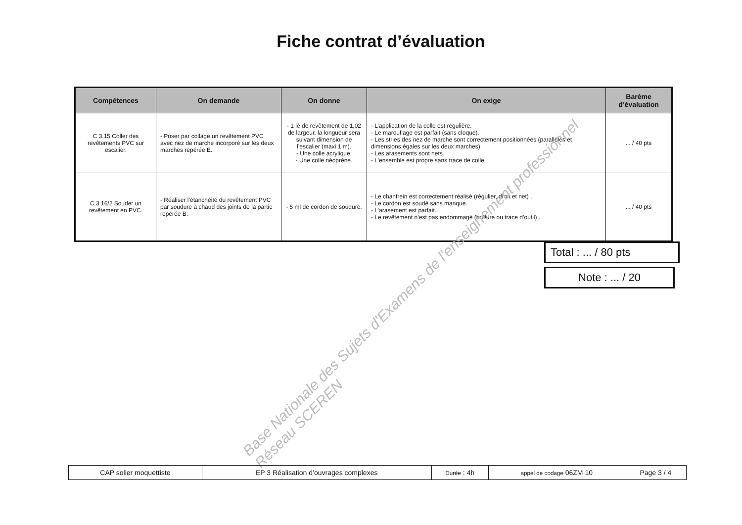Fiche contrat d’évaluation
| Compétences | On demande | On donne | On exige | Barème d’évaluation |
| --- | --- | --- | --- | --- |
| C 3.15 Coller des revêtements PVC sur escalier. | - Poser par collage un revêtement PVC avec nez de marche incorporé sur les deux marches repérée E. | - 1 lé de revêtement de 1,02 de largeur, la longueur sera suivant dimension de l’escalier (maxi 1 m). - Une colle acrylique. - Une colle néoprène. | - L’application de la colle est régulière. - Le marouflage est parfait (sans cloque). - Les stries des nez de marche sont correctement positionnées (parallèles et dimensions égales sur les deux marches). - Les arasements sont nets. - L’ensemble est propre sans trace de colle. | ... / 40 pts |
| C 3.16/2 Souder un revêtement en PVC. | - Réaliser l’étanchéité du revêtement PVC par soudure à chaud des joints de la partie repérée B. | - 5 ml de cordon de soudure. | - Le chanfrein est correctement réalisé (régulier, droit et net) . - Le cordon est soudé sans manque. - L’arasement est parfait. - Le revêtement n’est pas endommagé (brûlure ou trace d’outil) . | ... / 40 pts |
Total : ... / 80 pts
Note : ... / 20
Base Nationale des Sujets d'Examens de l'enseignement professionnel
Réseau SCEREN
| CAP solier moquettiste | EP 3 Réalisation d’ouvrages complexes | Durée : 4h | appel de codage 06ZM 10 | Page 3 / 4 |